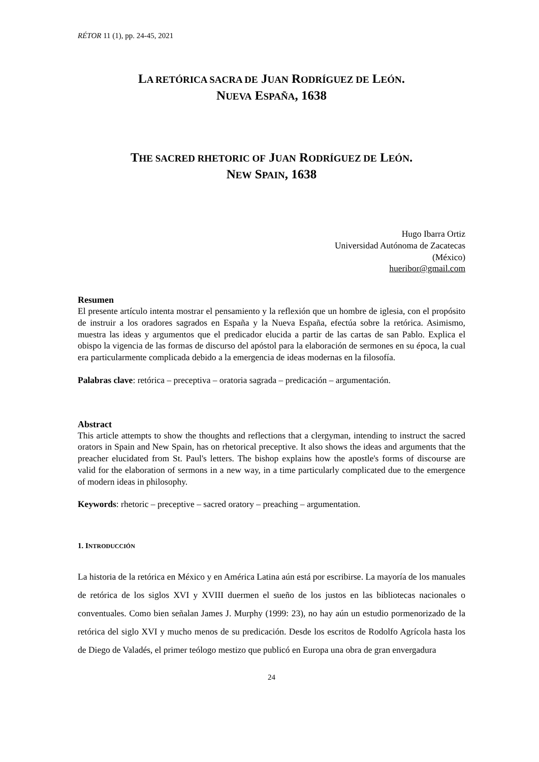RÉTOR 11 (1), pp. 24-45, 2021
LA RETÓRICA SACRA DE JUAN RODRÍGUEZ DE LEÓN.
NUEVA ESPAÑA, 1638
THE SACRED RHETORIC OF JUAN RODRÍGUEZ DE LEÓN.
NEW SPAIN, 1638
Hugo Ibarra Ortiz
Universidad Autónoma de Zacatecas
(México)
hueribor@gmail.com
Resumen
El presente artículo intenta mostrar el pensamiento y la reflexión que un hombre de iglesia, con el propósito de instruir a los oradores sagrados en España y la Nueva España, efectúa sobre la retórica. Asimismo, muestra las ideas y argumentos que el predicador elucida a partir de las cartas de san Pablo. Explica el obispo la vigencia de las formas de discurso del apóstol para la elaboración de sermones en su época, la cual era particularmente complicada debido a la emergencia de ideas modernas en la filosofía.
Palabras clave: retórica – preceptiva – oratoria sagrada – predicación – argumentación.
Abstract
This article attempts to show the thoughts and reflections that a clergyman, intending to instruct the sacred orators in Spain and New Spain, has on rhetorical preceptive. It also shows the ideas and arguments that the preacher elucidated from St. Paul's letters. The bishop explains how the apostle's forms of discourse are valid for the elaboration of sermons in a new way, in a time particularly complicated due to the emergence of modern ideas in philosophy.
Keywords: rhetoric – preceptive – sacred oratory – preaching – argumentation.
1. INTRODUCCIÓN
La historia de la retórica en México y en América Latina aún está por escribirse. La mayoría de los manuales de retórica de los siglos XVI y XVIII duermen el sueño de los justos en las bibliotecas nacionales o conventuales. Como bien señalan James J. Murphy (1999: 23), no hay aún un estudio pormenorizado de la retórica del siglo XVI y mucho menos de su predicación. Desde los escritos de Rodolfo Agrícola hasta los de Diego de Valadés, el primer teólogo mestizo que publicó en Europa una obra de gran envergadura
24